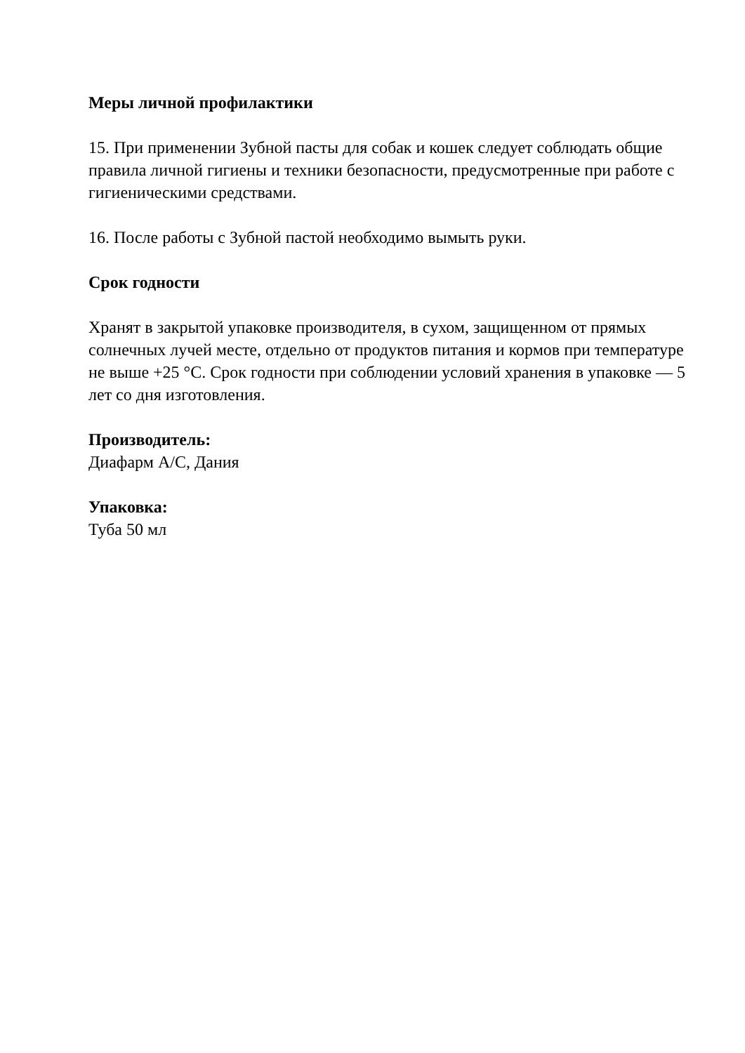Меры личной профилактики
15. При применении Зубной пасты для собак и кошек следует соблюдать общие правила личной гигиены и техники безопасности, предусмотренные при работе с гигиеническими средствами.
16. После работы с Зубной пастой необходимо вымыть руки.
Срок годности
Хранят в закрытой упаковке производителя, в сухом, защищенном от прямых солнечных лучей месте, отдельно от продуктов питания и кормов при температуре не выше +25 °С. Срок годности при соблюдении условий хранения в упаковке — 5 лет со дня изготовления.
Производитель:
Диафарм А/С, Дания
Упаковка:
Туба 50 мл